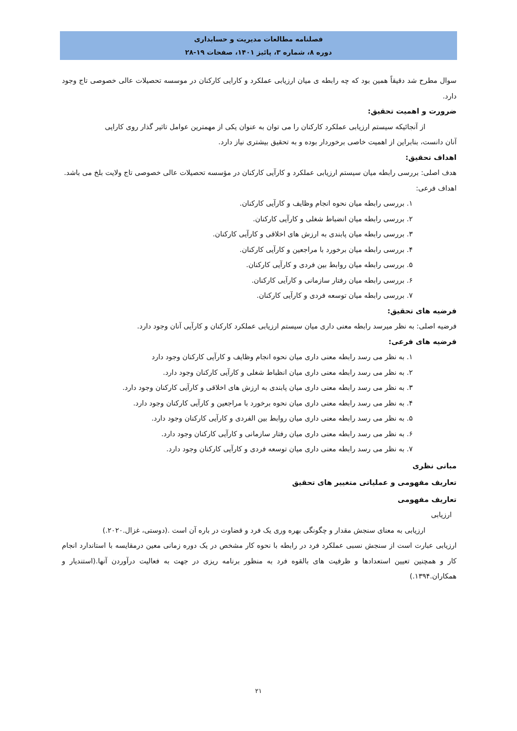فصلنامه مطالعات مدیریت و حسابداری
دوره ۸، شماره ۳، پائیز ۱۴۰۱، صفحات ۱۹-۲۸
سوال مطرح شد دقیقاً همین بود که چه رابطه ی میان ارزیابی عملکرد و کارایی کارکنان در موسسه تحصیلات عالی خصوصی تاج وجود دارد.
ضرورت و اهمیت تحقیق:
از آنجائیکه سیستم ارزیابی عملکرد کارکنان را می توان به عنوان یکی از مهمترین عوامل تاثیر گذار روی کارایی
آنان دانست، بنابراین از اهمیت خاصی برخوردار بوده و به تحقیق بیشتری نیاز دارد.
اهداف تحقیق:
هدف اصلی: بررسی رابطه میان سیستم ارزیابی عملکرد و کارآیی کارکنان در مؤسسه تحصیلات عالی خصوصی تاج ولایت بلخ می باشد.
اهداف فرعی:
۱. بررسی رابطه میان نحوه انجام وظایف و کارآیی کارکنان.
۲. بررسی رابطه میان انضباط شغلی و کارآیی کارکنان.
۳. بررسی رابطه میان پابندی به ارزش های اخلاقی و کارآیی کارکنان.
۴. بررسی رابطه میان برخورد با مراجعین و کارآیی کارکنان.
۵. بررسی رابطه میان روابط بین فردی و کارآیی کارکنان.
۶. بررسی رابطه میان رفتار سازمانی و کارآیی کارکنان.
۷. بررسی رابطه میان توسعه فردی و کارآیی کارکنان.
فرضیه های تحقیق:
فرضیه اصلی: به نظر میرسد رابطه معنی داری میان سیستم ارزیابی عملکرد کارکنان و کارآیی آنان وجود دارد.
فرضیه های فرعی:
۱. به نظر می رسد رابطه معنی داری میان نحوه انجام وظایف و کارآیی کارکنان وجود دارد
۲. به نظر می رسد رابطه معنی داری میان انظباط شغلی و کارآیی کارکنان وجود دارد.
۳. به نظر می رسد رابطه معنی داری میان پابندی به ارزش های اخلاقی و کارآیی کارکنان وجود دارد.
۴. به نظر می رسد رابطه معنی داری میان نحوه برخورد با مراجعین و کارآیی کارکنان وجود دارد.
۵. به نظر می رسد رابطه معنی داری میان روابط بین الفردی و کارآیی کارکنان وجود دارد.
۶. به نظر می رسد رابطه معنی داری میان رفتار سازمانی و کارآیی کارکنان وجود دارد.
۷. به نظر می رسد رابطه معنی داری میان توسعه فردی و کارآیی کارکنان وجود دارد.
مبانی نظری
تعاریف مفهومی و عملیاتی متغییر های تحقیق
تعاریف مفهومی
ارزیابی
ارزیابی به معنای سنجش مقدار و چگونگی بهره وری یک فرد و قضاوت در باره آن است .(دوستی، غزال.۲۰۲۰.)
ارزیابی عبارت است از سنجش نسبی عملکرد فرد در رابطه با نحوه کار مشخص در یک دوره زمانی معین درمقایسه با استاندارد انجام کار و همچنین تعیین استعدادها و ظرفیت های بالقوه فرد به منظور برنامه ریزی در جهت به فعالیت درآوردن آنها.(استندیار و همکاران.۱۳۹۴.)
۲۱